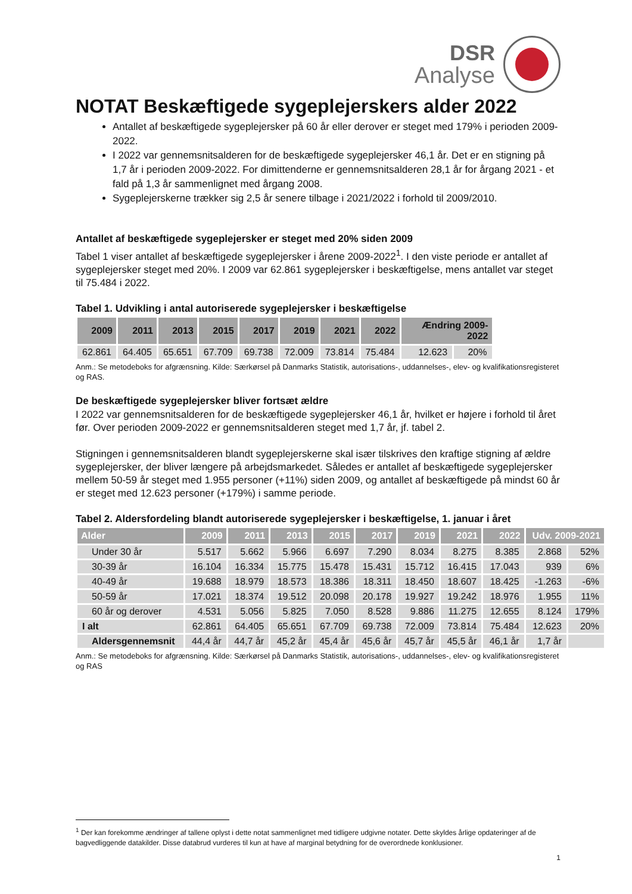DSR
Analyse
NOTAT Beskæftigede sygeplejerskers alder 2022
Antallet af beskæftigede sygeplejersker på 60 år eller derover er steget med 179% i perioden 2009-2022.
I 2022 var gennemsnitsalderen for de beskæftigede sygeplejersker 46,1 år. Det er en stigning på 1,7 år i perioden 2009-2022. For dimittenderne er gennemsnitsalderen 28,1 år for årgang 2021 - et fald på 1,3 år sammenlignet med årgang 2008.
Sygeplejerskerne trækker sig 2,5 år senere tilbage i 2021/2022 i forhold til 2009/2010.
Antallet af beskæftigede sygeplejersker er steget med 20% siden 2009
Tabel 1 viser antallet af beskæftigede sygeplejersker i årene 2009-2022<sup>1</sup>. I den viste periode er antallet af sygeplejersker steget med 20%. I 2009 var 62.861 sygeplejersker i beskæftigelse, mens antallet var steget til 75.484 i 2022.
Tabel 1. Udvikling i antal autoriserede sygeplejersker i beskæftigelse
| 2009 | 2011 | 2013 | 2015 | 2017 | 2019 | 2021 | 2022 | Ændring 2009- 2022 | |
| --- | --- | --- | --- | --- | --- | --- | --- | --- | --- |
| 62.861 | 64.405 | 65.651 | 67.709 | 69.738 | 72.009 | 73.814 | 75.484 | 12.623 | 20% |
Anm.: Se metodeboks for afgrænsning. Kilde: Særkørsel på Danmarks Statistik, autorisations-, uddannelses-, elev- og kvalifikationsregisteret og RAS.
De beskæftigede sygeplejersker bliver fortsæt ældre
I 2022 var gennemsnitsalderen for de beskæftigede sygeplejersker 46,1 år, hvilket er højere i forhold til året før. Over perioden 2009-2022 er gennemsnitsalderen steget med 1,7 år, jf. tabel 2.
Stigningen i gennemsnitsalderen blandt sygeplejerskerne skal især tilskrives den kraftige stigning af ældre sygeplejersker, der bliver længere på arbejdsmarkedet. Således er antallet af beskæftigede sygeplejersker mellem 50-59 år steget med 1.955 personer (+11%) siden 2009, og antallet af beskæftigede på mindst 60 år er steget med 12.623 personer (+179%) i samme periode.
Tabel 2. Aldersfordeling blandt autoriserede sygeplejersker i beskæftigelse, 1. januar i året
| Alder | 2009 | 2011 | 2013 | 2015 | 2017 | 2019 | 2021 | 2022 | Udv. 2009-2021 | |
| --- | --- | --- | --- | --- | --- | --- | --- | --- | --- | --- |
| Under 30 år | 5.517 | 5.662 | 5.966 | 6.697 | 7.290 | 8.034 | 8.275 | 8.385 | 2.868 | 52% |
| 30-39 år | 16.104 | 16.334 | 15.775 | 15.478 | 15.431 | 15.712 | 16.415 | 17.043 | 939 | 6% |
| 40-49 år | 19.688 | 18.979 | 18.573 | 18.386 | 18.311 | 18.450 | 18.607 | 18.425 | -1.263 | -6% |
| 50-59 år | 17.021 | 18.374 | 19.512 | 20.098 | 20.178 | 19.927 | 19.242 | 18.976 | 1.955 | 11% |
| 60 år og derover | 4.531 | 5.056 | 5.825 | 7.050 | 8.528 | 9.886 | 11.275 | 12.655 | 8.124 | 179% |
| I alt | 62.861 | 64.405 | 65.651 | 67.709 | 69.738 | 72.009 | 73.814 | 75.484 | 12.623 | 20% |
| Aldersgennemsnit | 44,4 år | 44,7 år | 45,2 år | 45,4 år | 45,6 år | 45,7 år | 45,5 år | 46,1 år | 1,7 år | |
Anm.: Se metodeboks for afgrænsning. Kilde: Særkørsel på Danmarks Statistik, autorisations-, uddannelses-, elev- og kvalifikationsregisteret og RAS
<sup>1</sup> Der kan forekomme ændringer af tallene oplyst i dette notat sammenlignet med tidligere udgivne notater. Dette skyldes årlige opdateringer af de bagvedliggende datakilder. Disse databrud vurderes til kun at have af marginal betydning for de overordnede konklusioner.
1